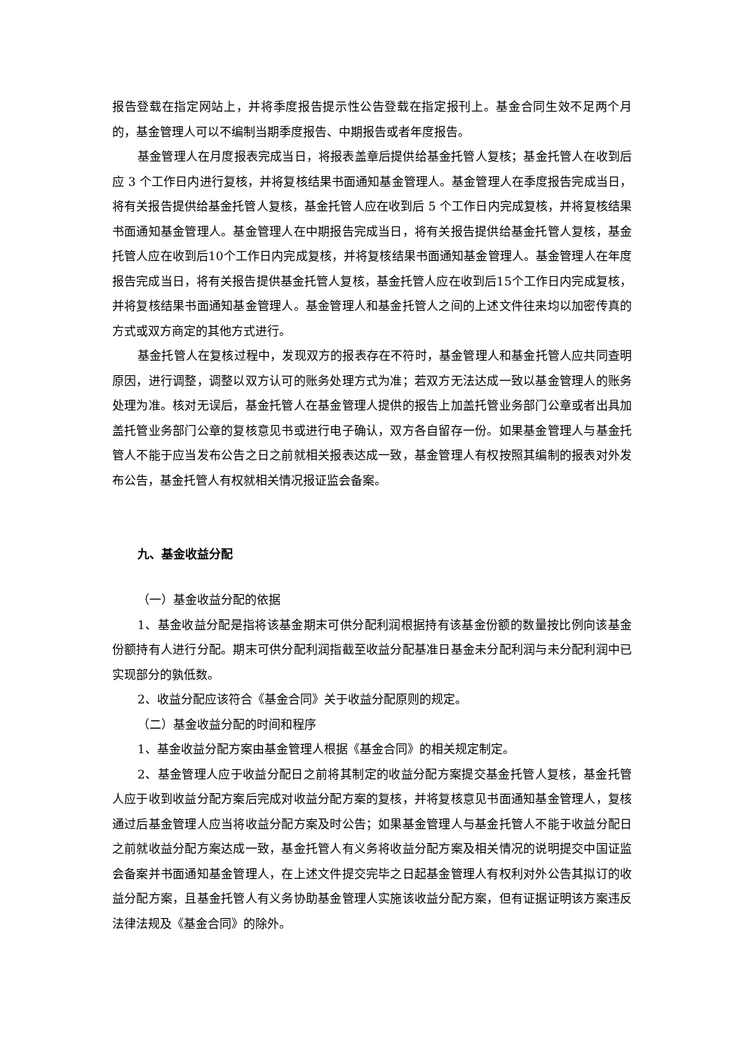报告登载在指定网站上，并将季度报告提示性公告登载在指定报刊上。基金合同生效不足两个月的，基金管理人可以不编制当期季度报告、中期报告或者年度报告。
基金管理人在月度报表完成当日，将报表盖章后提供给基金托管人复核；基金托管人在收到后应 3 个工作日内进行复核，并将复核结果书面通知基金管理人。基金管理人在季度报告完成当日，将有关报告提供给基金托管人复核，基金托管人应在收到后 5 个工作日内完成复核，并将复核结果书面通知基金管理人。基金管理人在中期报告完成当日，将有关报告提供给基金托管人复核，基金托管人应在收到后10个工作日内完成复核，并将复核结果书面通知基金管理人。基金管理人在年度报告完成当日，将有关报告提供基金托管人复核，基金托管人应在收到后15个工作日内完成复核，并将复核结果书面通知基金管理人。基金管理人和基金托管人之间的上述文件往来均以加密传真的方式或双方商定的其他方式进行。
基金托管人在复核过程中，发现双方的报表存在不符时，基金管理人和基金托管人应共同查明原因，进行调整，调整以双方认可的账务处理方式为准；若双方无法达成一致以基金管理人的账务处理为准。核对无误后，基金托管人在基金管理人提供的报告上加盖托管业务部门公章或者出具加盖托管业务部门公章的复核意见书或进行电子确认，双方各自留存一份。如果基金管理人与基金托管人不能于应当发布公告之日之前就相关报表达成一致，基金管理人有权按照其编制的报表对外发布公告，基金托管人有权就相关情况报证监会备案。
九、基金收益分配
（一）基金收益分配的依据
1、基金收益分配是指将该基金期末可供分配利润根据持有该基金份额的数量按比例向该基金份额持有人进行分配。期末可供分配利润指截至收益分配基准日基金未分配利润与未分配利润中已实现部分的孰低数。
2、收益分配应该符合《基金合同》关于收益分配原则的规定。
（二）基金收益分配的时间和程序
1、基金收益分配方案由基金管理人根据《基金合同》的相关规定制定。
2、基金管理人应于收益分配日之前将其制定的收益分配方案提交基金托管人复核，基金托管人应于收到收益分配方案后完成对收益分配方案的复核，并将复核意见书面通知基金管理人，复核通过后基金管理人应当将收益分配方案及时公告；如果基金管理人与基金托管人不能于收益分配日之前就收益分配方案达成一致，基金托管人有义务将收益分配方案及相关情况的说明提交中国证监会备案并书面通知基金管理人，在上述文件提交完毕之日起基金管理人有权利对外公告其拟订的收益分配方案，且基金托管人有义务协助基金管理人实施该收益分配方案，但有证据证明该方案违反法律法规及《基金合同》的除外。